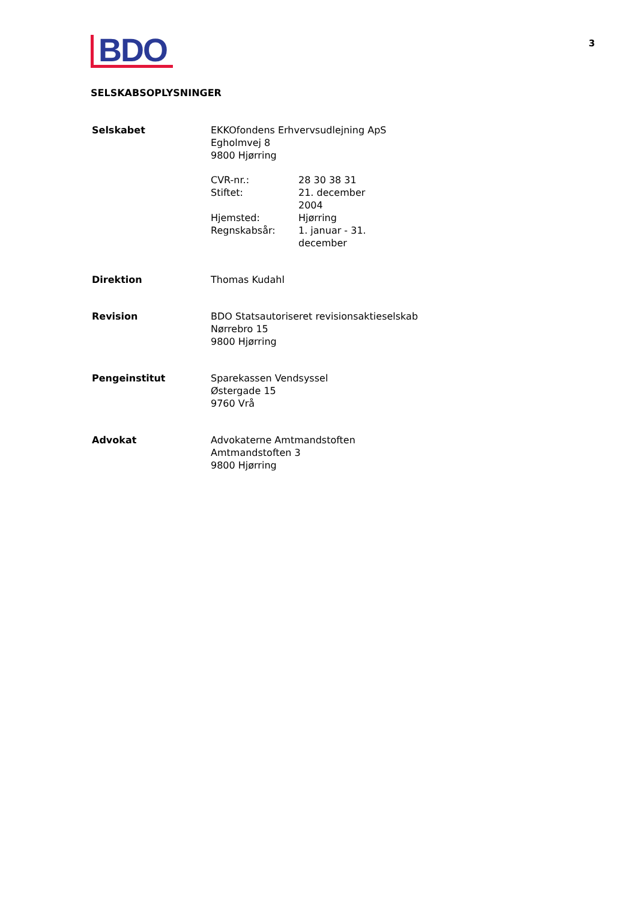BDO
3
SELSKABSOPLYSNINGER
| Selskabet | EKKOfondens Erhvervsudlejning ApS Egholmvej 8 9800 Hjørring / CVR-nr.: / 28 30 38 31 / / Stiftet: / 21. december 2004 / / Hjemsted: / Hjørring / / Regnskabsår: / 1. januar - 31. december / |
| Direktion | Thomas Kudahl |
| Revision | BDO Statsautoriseret revisionsaktieselskab Nørrebro 15 9800 Hjørring |
| Pengeinstitut | Sparekassen Vendsyssel Østergade 15 9760 Vrå |
| Advokat | Advokaterne Amtmandstoften Amtmandstoften 3 9800 Hjørring |